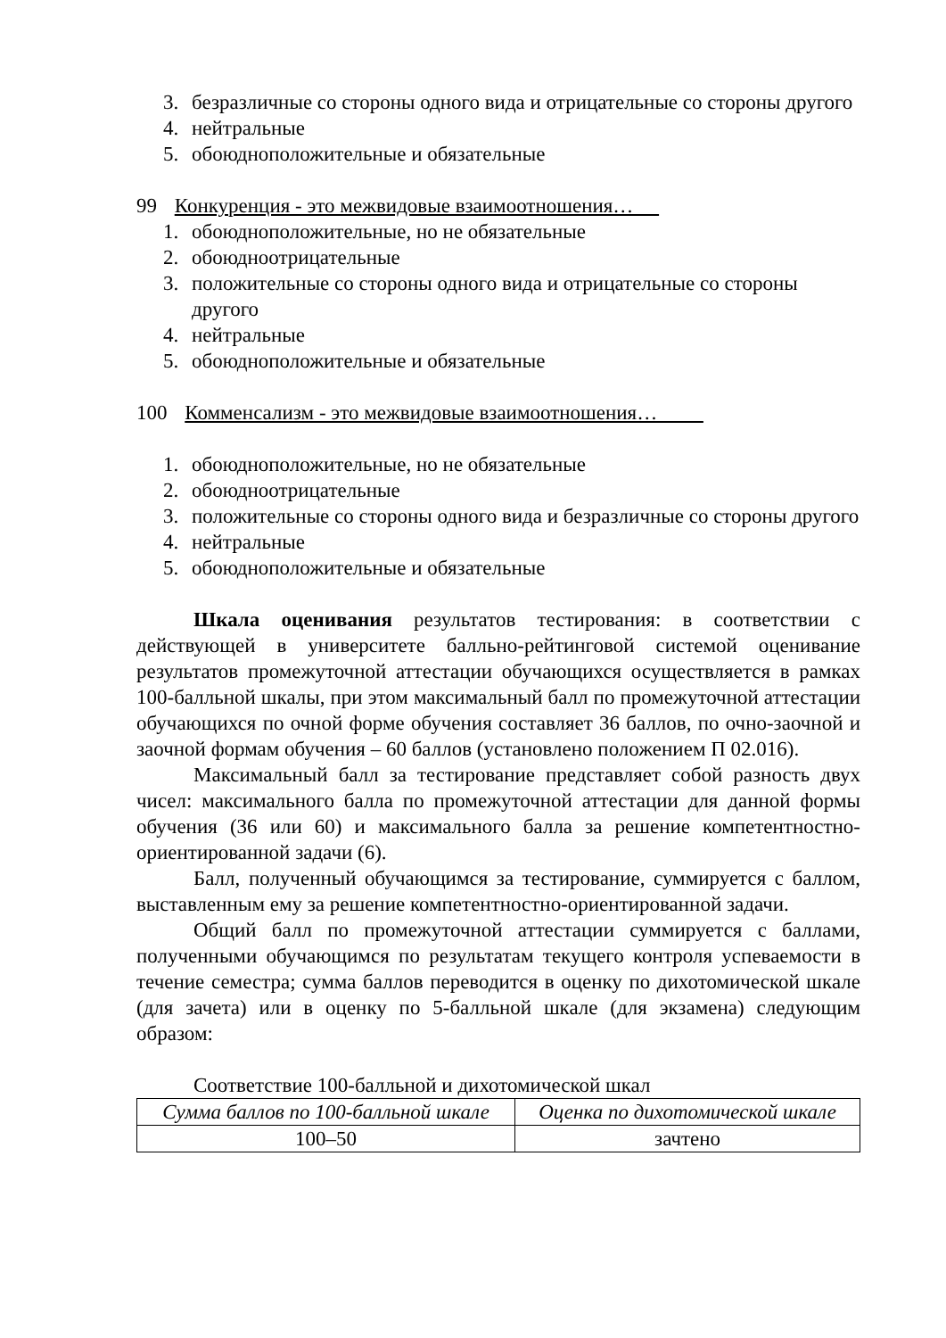3. безразличные со стороны одного вида и отрицательные со стороны другого
4. нейтральные
5. обоюдноположительные и обязательные
99 Конкуренция - это межвидовые взаимоотношения…
1. обоюдноположительные, но не обязательные
2. обоюдноотрицательные
3. положительные со стороны одного вида и отрицательные со стороны другого
4. нейтральные
5. обоюдноположительные и обязательные
100 Комменсализм - это межвидовые взаимоотношения…
1. обоюдноположительные, но не обязательные
2. обоюдноотрицательные
3. положительные со стороны одного вида и безразличные со стороны другого
4. нейтральные
5. обоюдноположительные и обязательные
Шкала оценивания результатов тестирования: в соответствии с действующей в университете балльно-рейтинговой системой оценивание результатов промежуточной аттестации обучающихся осуществляется в рамках 100-балльной шкалы, при этом максимальный балл по промежуточной аттестации обучающихся по очной форме обучения составляет 36 баллов, по очно-заочной и заочной формам обучения – 60 баллов (установлено положением П 02.016).
Максимальный балл за тестирование представляет собой разность двух чисел: максимального балла по промежуточной аттестации для данной формы обучения (36 или 60) и максимального балла за решение компетентностно-ориентированной задачи (6).
Балл, полученный обучающимся за тестирование, суммируется с баллом, выставленным ему за решение компетентностно-ориентированной задачи.
Общий балл по промежуточной аттестации суммируется с баллами, полученными обучающимся по результатам текущего контроля успеваемости в течение семестра; сумма баллов переводится в оценку по дихотомической шкале (для зачета) или в оценку по 5-балльной шкале (для экзамена) следующим образом:
Соответствие 100-балльной и дихотомической шкал
| Сумма баллов по 100-балльной шкале | Оценка по дихотомической шкале |
| --- | --- |
| 100–50 | зачтено |